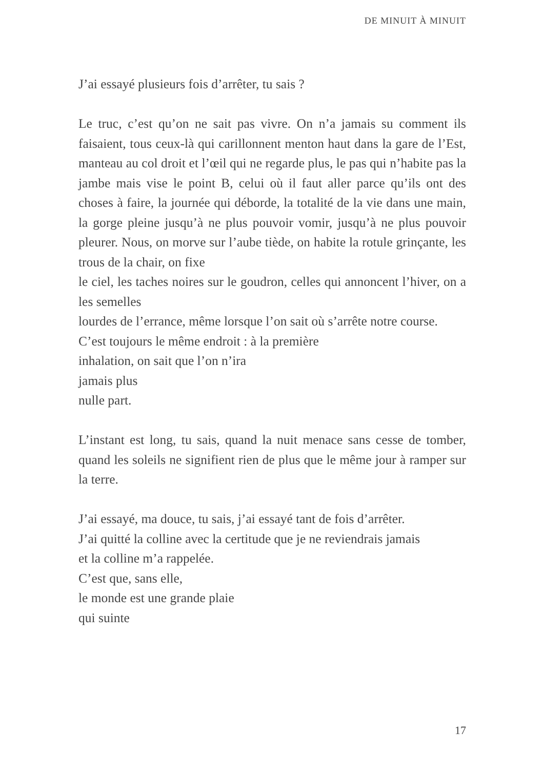DE MINUIT À MINUIT
J’ai essayé plusieurs fois d’arrêter, tu sais ?
Le truc, c’est qu’on ne sait pas vivre. On n’a jamais su comment ils faisaient, tous ceux-là qui carillonnent menton haut dans la gare de l’Est, manteau au col droit et l’œil qui ne regarde plus, le pas qui n’habite pas la jambe mais vise le point B, celui où il faut aller parce qu’ils ont des choses à faire, la journée qui déborde, la totalité de la vie dans une main, la gorge pleine jusqu’à ne plus pouvoir vomir, jusqu’à ne plus pouvoir pleurer. Nous, on morve sur l’aube tiède, on habite la rotule grinçante, les trous de la chair, on fixe
le ciel, les taches noires sur le goudron, celles qui annoncent l’hiver, on a les semelles
lourdes de l’errance, même lorsque l’on sait où s’arrête notre course.
C’est toujours le même endroit : à la première
inhalation, on sait que l’on n’ira
jamais plus
nulle part.
L’instant est long, tu sais, quand la nuit menace sans cesse de tomber, quand les soleils ne signifient rien de plus que le même jour à ramper sur la terre.
J’ai essayé, ma douce, tu sais, j’ai essayé tant de fois d’arrêter.
J’ai quitté la colline avec la certitude que je ne reviendrais jamais
et la colline m’a rappelée.
C’est que, sans elle,
le monde est une grande plaie
qui suinte
17